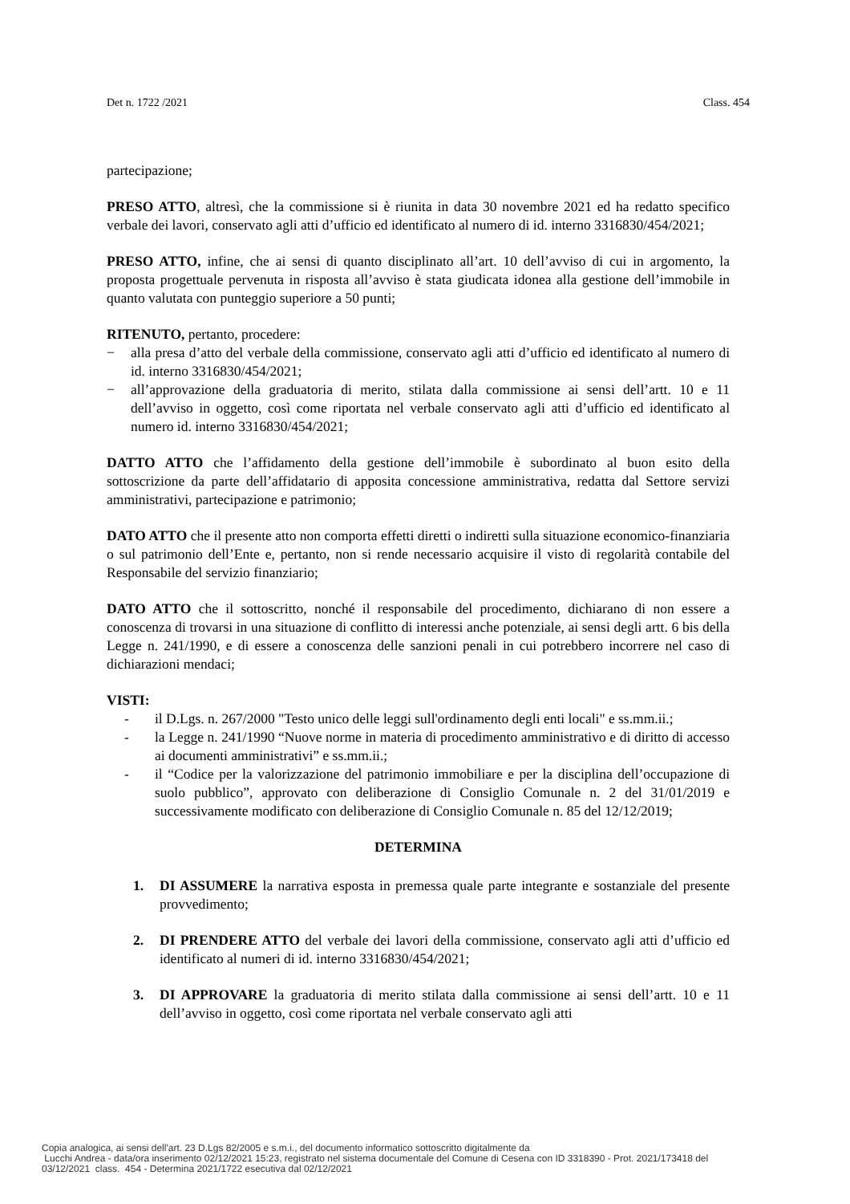Det n. 1722 /2021 Class. 454
partecipazione;
PRESO ATTO, altresì, che la commissione si è riunita in data 30 novembre 2021 ed ha redatto specifico verbale dei lavori, conservato agli atti d’ufficio ed identificato al numero di id. interno 3316830/454/2021;
PRESO ATTO, infine, che ai sensi di quanto disciplinato all’art. 10 dell’avviso di cui in argomento, la proposta progettuale pervenuta in risposta all’avviso è stata giudicata idonea alla gestione dell’immobile in quanto valutata con punteggio superiore a 50 punti;
RITENUTO, pertanto, procedere:
− alla presa d’atto del verbale della commissione, conservato agli atti d’ufficio ed identificato al numero di id. interno 3316830/454/2021;
− all’approvazione della graduatoria di merito, stilata dalla commissione ai sensi dell’artt. 10 e 11 dell’avviso in oggetto, così come riportata nel verbale conservato agli atti d’ufficio ed identificato al numero id. interno 3316830/454/2021;
DATTO ATTO che l’affidamento della gestione dell’immobile è subordinato al buon esito della sottoscrizione da parte dell’affidatario di apposita concessione amministrativa, redatta dal Settore servizi amministrativi, partecipazione e patrimonio;
DATO ATTO che il presente atto non comporta effetti diretti o indiretti sulla situazione economico-finanziaria o sul patrimonio dell’Ente e, pertanto, non si rende necessario acquisire il visto di regolarità contabile del Responsabile del servizio finanziario;
DATO ATTO che il sottoscritto, nonché il responsabile del procedimento, dichiarano di non essere a conoscenza di trovarsi in una situazione di conflitto di interessi anche potenziale, ai sensi degli artt. 6 bis della Legge n. 241/1990, e di essere a conoscenza delle sanzioni penali in cui potrebbero incorrere nel caso di dichiarazioni mendaci;
VISTI:
- il D.Lgs. n. 267/2000 "Testo unico delle leggi sull'ordinamento degli enti locali" e ss.mm.ii.;
- la Legge n. 241/1990 “Nuove norme in materia di procedimento amministrativo e di diritto di accesso ai documenti amministrativi” e ss.mm.ii.;
- il “Codice per la valorizzazione del patrimonio immobiliare e per la disciplina dell’occupazione di suolo pubblico”, approvato con deliberazione di Consiglio Comunale n. 2 del 31/01/2019 e successivamente modificato con deliberazione di Consiglio Comunale n. 85 del 12/12/2019;
DETERMINA
1. DI ASSUMERE la narrativa esposta in premessa quale parte integrante e sostanziale del presente provvedimento;
2. DI PRENDERE ATTO del verbale dei lavori della commissione, conservato agli atti d’ufficio ed identificato al numeri di id. interno 3316830/454/2021;
3. DI APPROVARE la graduatoria di merito stilata dalla commissione ai sensi dell’artt. 10 e 11 dell’avviso in oggetto, così come riportata nel verbale conservato agli atti
Copia analogica, ai sensi dell'art. 23 D.Lgs 82/2005 e s.m.i., del documento informatico sottoscritto digitalmente da
Lucchi Andrea - data/ora inserimento 02/12/2021 15:23, registrato nel sistema documentale del Comune di Cesena con ID 3318390 - Prot. 2021/173418 del
03/12/2021 class. 454 - Determina 2021/1722 esecutiva dal 02/12/2021